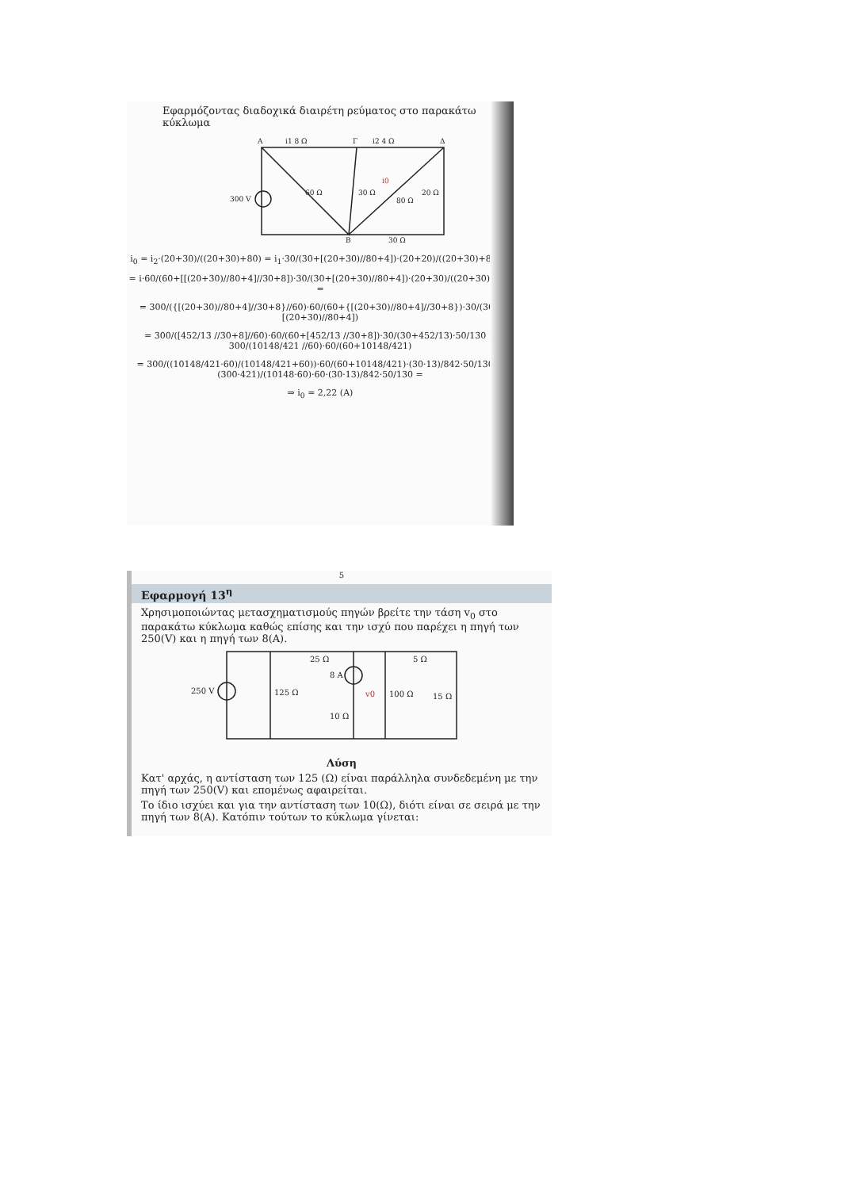Εφαρμόζοντας διαδοχικά διαιρέτη ρεύματος στο παρακάτω κύκλωμα
A
i1 8 Ω
Γ
i2 4 Ω
Δ
300 V
60 Ω
30 Ω
80 Ω
20 Ω
B
30 Ω
i0
i<sub>0</sub> = i<sub>2</sub>·(20+30)/((20+30)+80) = i<sub>1</sub>·30/(30+[(20+30)//80+4])·(20+20)/((20+30)+80) =
= i·60/(60+[[(20+30)//80+4]//30+8])·30/(30+[(20+30)//80+4])·(20+30)/((20+30)+80) =
= 300/({[(20+30)//80+4]//30+8}//60)·60/(60+{[(20+30)//80+4]//30+8})·30/(30+[(20+30)//80+4])
= 300/([452/13 //30+8]//60)·60/(60+[452/13 //30+8])·30/(30+452/13)·50/130 = 300/(10148/421 //60)·60/(60+10148/421)
= 300/((10148/421·60)/(10148/421+60))·60/(60+10148/421)·(30·13)/842·50/130 = (300·421)/(10148·60)·60·(30·13)/842·50/130 =
⇒ i<sub>0</sub> = 2,22 (A)
5
Εφαρμογή 13<sup>η</sup>
Χρησιμοποιώντας μετασχηματισμούς πηγών βρείτε την τάση v<sub>0</sub> στο παρακάτω κύκλωμα καθώς επίσης και την ισχύ που παρέχει η πηγή των 250(V) και η πηγή των 8(A).
250 V
125 Ω
25 Ω
8 A
10 Ω
v0
100 Ω
5 Ω
15 Ω
Λύση
Κατ' αρχάς, η αντίσταση των 125 (Ω) είναι παράλληλα συνδεδεμένη με την πηγή των 250(V) και επομένως αφαιρείται.
Το ίδιο ισχύει και για την αντίσταση των 10(Ω), διότι είναι σε σειρά με την πηγή των 8(A). Κατόπιν τούτων το κύκλωμα γίνεται: